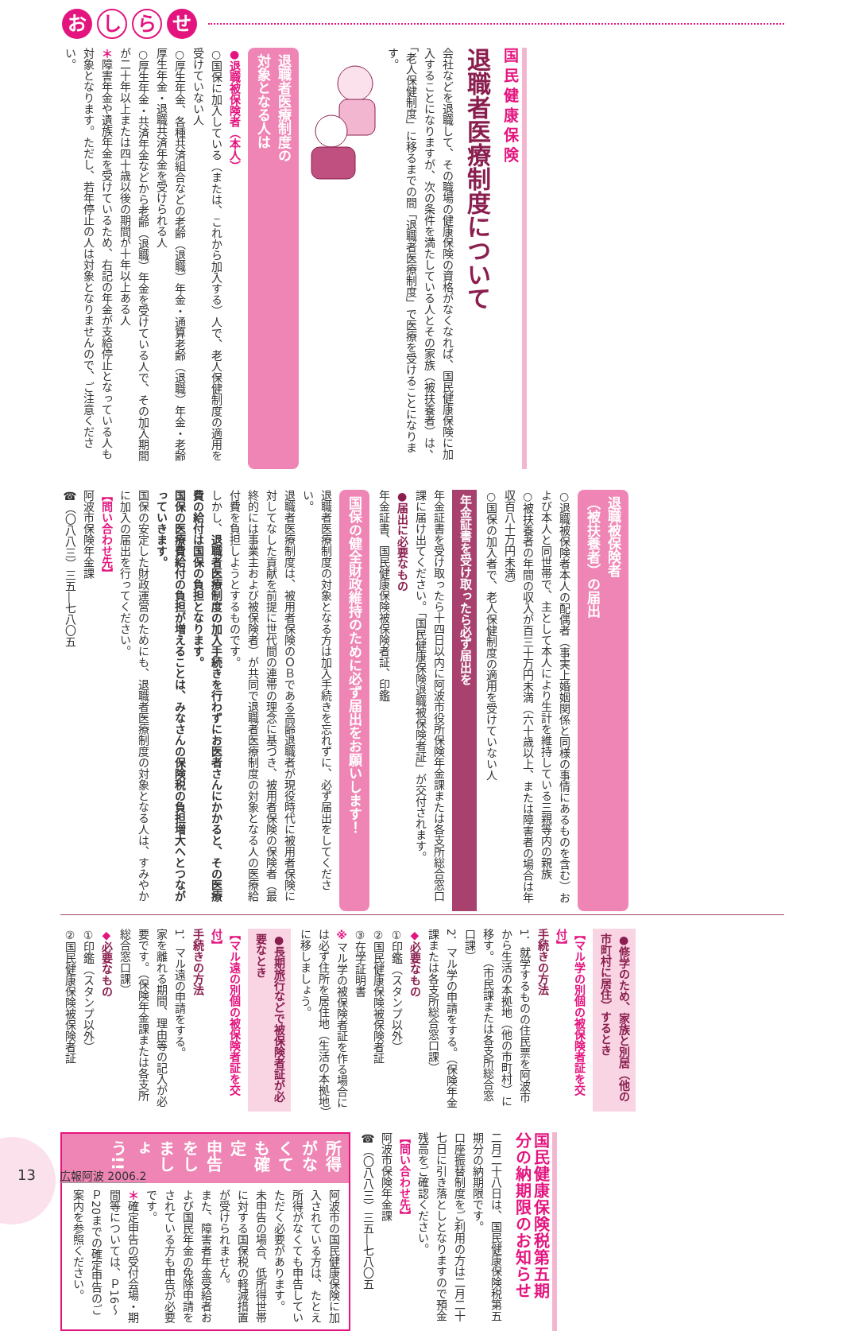おし ら せ
国民健康保険
退職者医療制度について
会社などを退職して、その職場の健康保険の資格がなくなれば、国民健康保険に加入することになりますが、次の条件を満たしている人とその家族（被扶養者）は、「老人保健制度」に移るまでの間「退職者医療制度」で医療を受けることになります。
退職者医療制度の
対象となる人は
●退職被保険者（本人）
○国保に加入している（または、これから加入する）人で、老人保健制度の適用を受けていない人
○厚生年金、各種共済組合などの老齢（退職）年金・通算老齢（退職）年金・老齢厚生年金・退職共済年金を受けられる人
○厚生年金・共済年金などから老齢（退職）年金を受けている人で、その加入期間が二十年以上または四十歳以後の期間が十年以上ある人
＊障害年金や遺族年金を受けているため、右記の年金が支給停止となっている人も対象となります。ただし、若年停止の人は対象となりませんので、ご注意ください。
退職被保険者
（被扶養者）の届出
○退職被保険者本人の配偶者（事実上婚姻関係と同様の事情にあるものを含む）および本人と同世帯で、主として本人により生計を維持している三親等内の親族
○被扶養者の年間の収入が百三十万円未満（六十歳以上、または障害者の場合は年収百八十万円未満）
○国保の加入者で、老人保健制度の適用を受けていない人
年金証書を受け取ったら必ず届出を
年金証書を受け取ったら十四日以内に阿波市役所保険年金課または各支所総合窓口課に届け出てください。「国民健康保険退職被保険者証」が交付されます。
●届出に必要なもの
年金証書、国民健康保険被保険者証、印鑑
国保の健全財政維持のために必ず届出をお願いします！
退職者医療制度の対象となる方は加入手続きを忘れずに、必ず届出をしてください。
退職者医療制度は、被用者保険のＯＢである高齢退職者が現役時代に被用者保険に対してなした貢献を前提に世代間の連帯の理念に基づき、被用者保険の保険者（最終的には事業主および被保険者）が共同で退職者医療制度の対象となる人の医療給付費を負担しようとするものです。
しかし、退職者医療制度の加入手続きを行わずにお医者さんにかかると、その医療費の給付は国保の負担となります。
国保の医療費給付の負担が増えることは、みなさんの保険税の負担増大へとつながっていきます。
国保の安定した財政運営のためにも、退職者医療制度の対象となる人は、すみやかに加入の届出を行ってください。
【問い合わせ先】
阿波市保険年金課
☎（〇八八三）三五―七八〇五
●修学のため、家族と別居（他の市町村に居住）するとき
【マル学の別個の被保険者証を交付】
手続きの方法
1．就学するものの住民票を阿波市から生活の本拠地（他の市町村）に移す。（市民課または各支所総合窓口課）
2．マル学の申請をする。（保険年金課または各支所総合窓口課）
◆必要なもの
①印鑑（スタンプ以外）
②国民健康保険被保険者証
③在学証明書
※マル学の被保険者証を作る場合には必ず住所を居住地（生活の本拠地）に移しましょう。
●長期旅行などで被保険者証が必要なとき
【マル遠の別個の被保険者証を交付】
手続きの方法
1．マル遠の申請をする。
家を離れる期間、理由等の記入が必要です。（保険年金課または各支所総合窓口課）
◆必要なもの
①印鑑（スタンプ以外）
②国民健康保険被保険者証
国民健康保険税第五期
分の納期限のお知らせ
二月二十八日は、国民健康保険税第五期分の納期限です。
口座振替制度をご利用の方は二月二十七日に引き落としとなりますので預金残高をご確認ください。
【問い合わせ先】
阿波市保険年金課
☎（〇八八三）三五―七八〇五
所得がなくても確定
申告をしましょう!!
阿波市の国民健康保険に加入されている方は、たとえ所得がなくても申告していただく必要があります。
未申告の場合、低所得世帯に対する国保税の軽減措置が受けられません。
また、障害者年金受給者および国民年金の免除申請をされている方も申告が必要です。
＊確定申告の受付会場・期間等については、Ｐ16～Ｐ20までの確定申告のご案内を参照ください。
13 広報阿波 2006.2